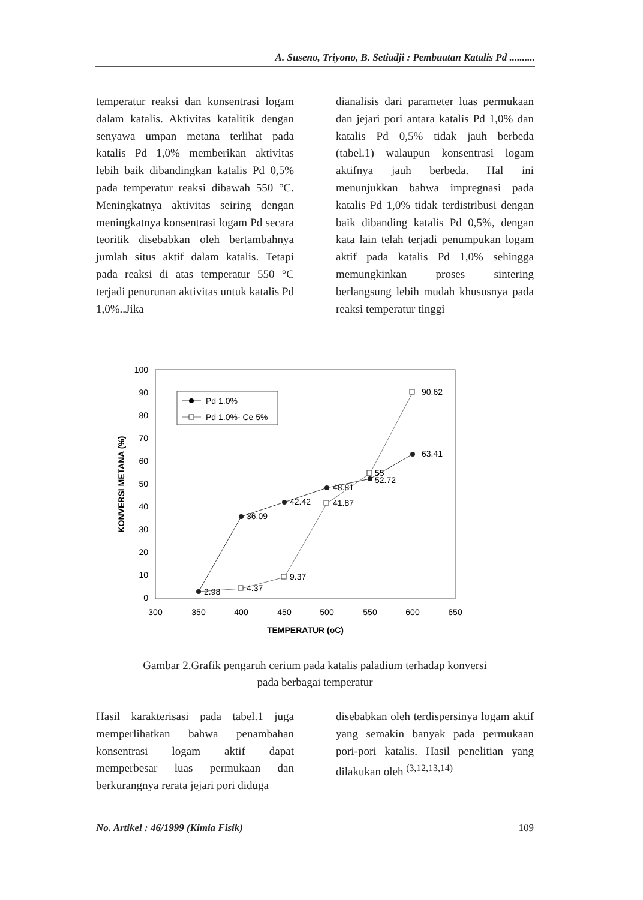A. Suseno, Triyono, B. Setiadji : Pembuatan Katalis Pd ..........
temperatur reaksi dan konsentrasi logam dalam katalis. Aktivitas katalitik dengan senyawa umpan metana terlihat pada katalis Pd 1,0% memberikan aktivitas lebih baik dibandingkan katalis Pd 0,5% pada temperatur reaksi dibawah 550 °C. Meningkatnya aktivitas seiring dengan meningkatnya konsentrasi logam Pd secara teoritik disebabkan oleh bertambahnya jumlah situs aktif dalam katalis. Tetapi pada reaksi di atas temperatur 550 °C terjadi penurunan aktivitas untuk katalis Pd 1,0%..Jika
dianalisis dari parameter luas permukaan dan jejari pori antara katalis Pd 1,0% dan katalis Pd 0,5% tidak jauh berbeda (tabel.1) walaupun konsentrasi logam aktifnya jauh berbeda. Hal ini menunjukkan bahwa impregnasi pada katalis Pd 1,0% tidak terdistribusi dengan baik dibanding katalis Pd 0,5%, dengan kata lain telah terjadi penumpukan logam aktif pada katalis Pd 1,0% sehingga memungkinkan proses sintering berlangsung lebih mudah khususnya pada reaksi temperatur tinggi
100
90
80
70
60
50
40
30
20
10
0
300
350
400
450
500
550
600
650
TEMPERATUR (oC)
KONVERSI METANA (%)
2.98
4.37
9.37
36.09
42.42
41.87
48.81
55
52.72
63.41
90.62
Pd 1.0%
Pd 1.0%- Ce 5%
Gambar 2.Grafik pengaruh cerium pada katalis paladium terhadap konversi
pada berbagai temperatur
Hasil karakterisasi pada tabel.1 juga memperlihatkan bahwa penambahan konsentrasi logam aktif dapat memperbesar luas permukaan dan berkurangnya rerata jejari pori diduga
disebabkan oleh terdispersinya logam aktif yang semakin banyak pada permukaan pori-pori katalis. Hasil penelitian yang dilakukan oleh <sup>(3,12,13,14)</sup>
No. Artikel : 46/1999 (Kimia Fisik) 109